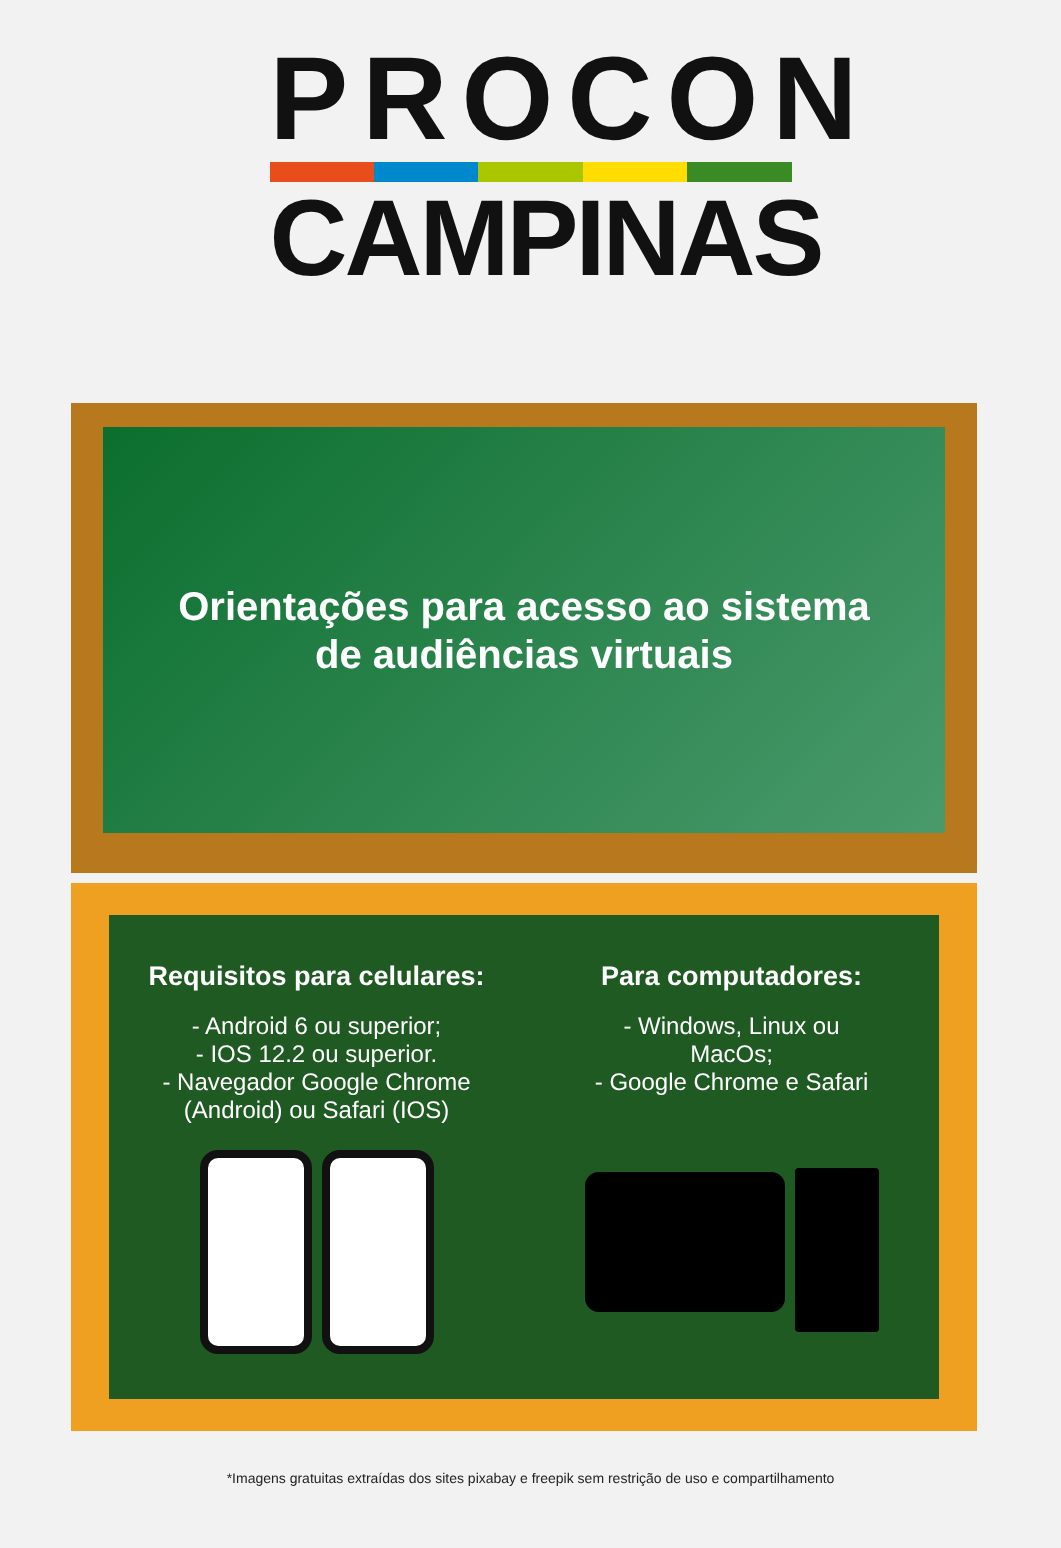PROCON
CAMPINAS
Orientações para acesso ao sistema
de audiências virtuais
Requisitos para celulares:
- Android 6 ou superior;
- IOS 12.2 ou superior.
- Navegador Google Chrome
(Android) ou Safari (IOS)
Para computadores:
- Windows, Linux ou
MacOs;
- Google Chrome e Safari
*Imagens gratuitas extraídas dos sites pixabay e freepik sem restrição de uso e compartilhamento